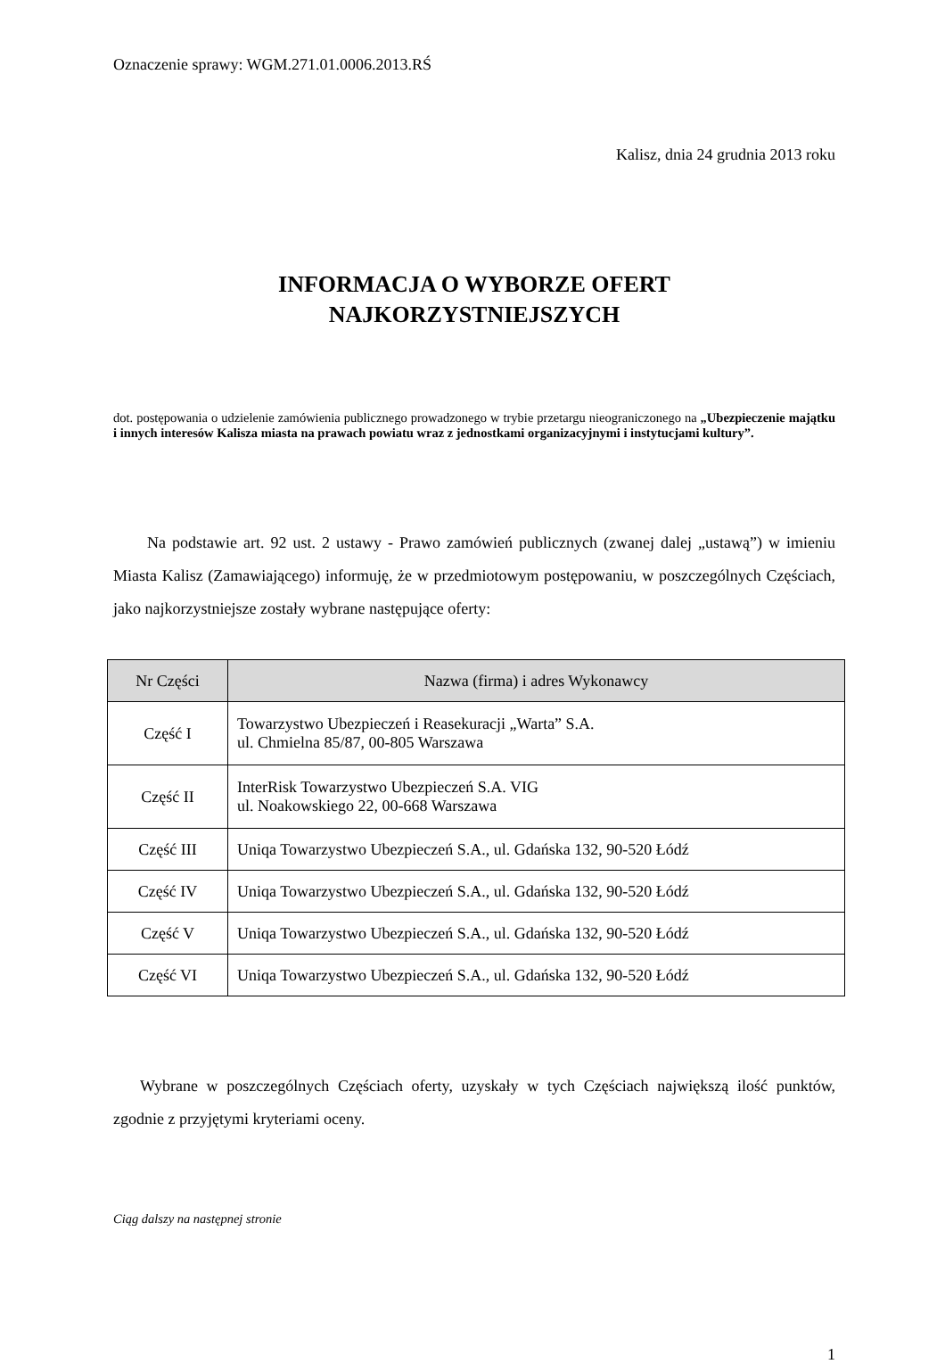Oznaczenie sprawy: WGM.271.01.0006.2013.RŚ
Kalisz, dnia 24 grudnia 2013 roku
INFORMACJA O WYBORZE OFERT
NAJKORZYSTNIEJSZYCH
dot. postępowania o udzielenie zamówienia publicznego prowadzonego w trybie przetargu nieograniczonego na „Ubezpieczenie majątku i innych interesów Kalisza miasta na prawach powiatu wraz z jednostkami organizacyjnymi i instytucjami kultury”.
Na podstawie art. 92 ust. 2 ustawy - Prawo zamówień publicznych (zwanej dalej „ustawą”) w imieniu Miasta Kalisz (Zamawiającego) informuję, że w przedmiotowym postępowaniu, w poszczególnych Częściach, jako najkorzystniejsze zostały wybrane następujące oferty:
| Nr Części | Nazwa (firma) i adres Wykonawcy |
| --- | --- |
| Część I | Towarzystwo Ubezpieczeń i Reasekuracji „Warta” S.A. ul. Chmielna 85/87, 00-805 Warszawa |
| Część II | InterRisk Towarzystwo Ubezpieczeń S.A. VIG ul. Noakowskiego 22, 00-668 Warszawa |
| Część III | Uniqa Towarzystwo Ubezpieczeń S.A., ul. Gdańska 132, 90-520 Łódź |
| Część IV | Uniqa Towarzystwo Ubezpieczeń S.A., ul. Gdańska 132, 90-520 Łódź |
| Część V | Uniqa Towarzystwo Ubezpieczeń S.A., ul. Gdańska 132, 90-520 Łódź |
| Część VI | Uniqa Towarzystwo Ubezpieczeń S.A., ul. Gdańska 132, 90-520 Łódź |
Wybrane w poszczególnych Częściach oferty, uzyskały w tych Częściach największą ilość punktów, zgodnie z przyjętymi kryteriami oceny.
Ciąg dalszy na następnej stronie
1